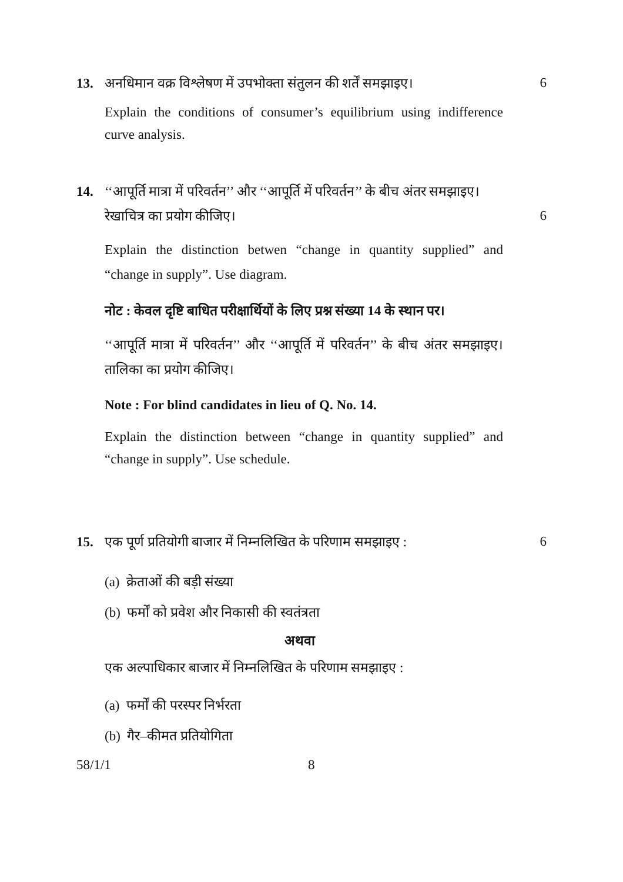13. अनधिमान वक्र विश्लेषण में उपभोक्ता संतुलन की शर्तें समझाइए। 6
Explain the conditions of consumer’s equilibrium using indifference curve analysis.
14. ‘‘आपूर्ति मात्रा में परिवर्तन’’ और ‘‘आपूर्ति में परिवर्तन’’ के बीच अंतर समझाइए।
रेखाचित्र का प्रयोग कीजिए। 6
Explain the distinction betwen “change in quantity supplied” and “change in supply”. Use diagram.
नोट : केवल दृष्टि बाधित परीक्षार्थियों के लिए प्रश्न संख्या 14 के स्थान पर।
‘‘आपूर्ति मात्रा में परिवर्तन’’ और ‘‘आपूर्ति में परिवर्तन’’ के बीच अंतर समझाइए। तालिका का प्रयोग कीजिए।
Note : For blind candidates in lieu of Q. No. 14.
Explain the distinction between “change in quantity supplied” and “change in supply”. Use schedule.
15. एक पूर्ण प्रतियोगी बाजार में निम्नलिखित के परिणाम समझाइए : 6
(a) क्रेताओं की बड़ी संख्या
(b) फर्मों को प्रवेश और निकासी की स्वतंत्रता
अथवा
एक अल्पाधिकार बाजार में निम्नलिखित के परिणाम समझाइए :
(a) फर्मों की परस्पर निर्भरता
(b) गैर–कीमत प्रतियोगिता
58/1/1 8